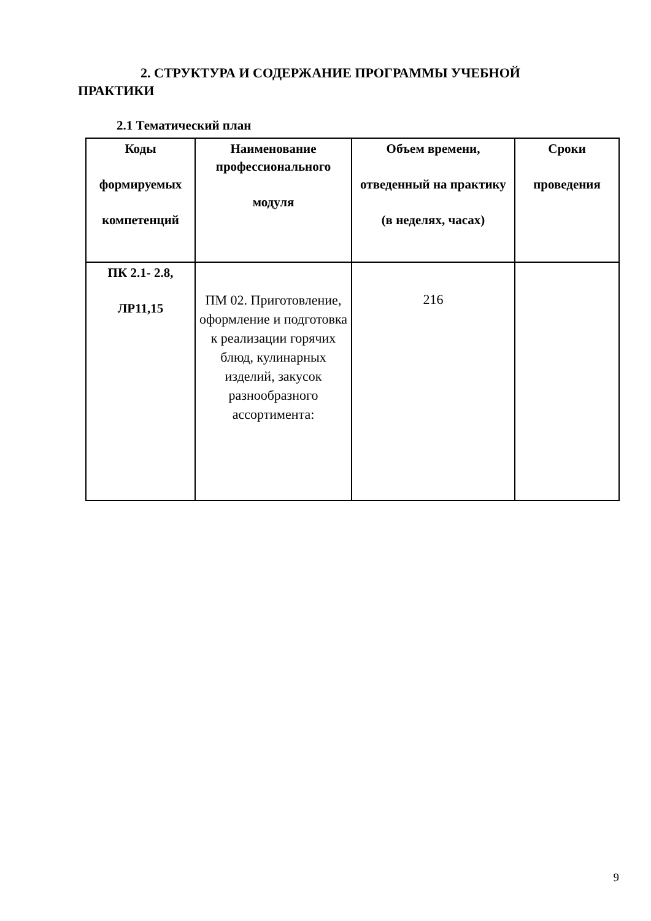2. СТРУКТУРА И СОДЕРЖАНИЕ ПРОГРАММЫ УЧЕБНОЙ ПРАКТИКИ
2.1 Тематический план
| Коды формируемых компетенций | Наименование профессионального модуля | Объем времени, отведенный на практику (в неделях, часах) | Сроки проведения |
| --- | --- | --- | --- |
| ПК 2.1- 2.8, ЛР11,15 | ПМ 02. Приготовление, оформление и подготовка к реализации горячих блюд, кулинарных изделий, закусок разнообразного ассортимента: | 216 | |
9